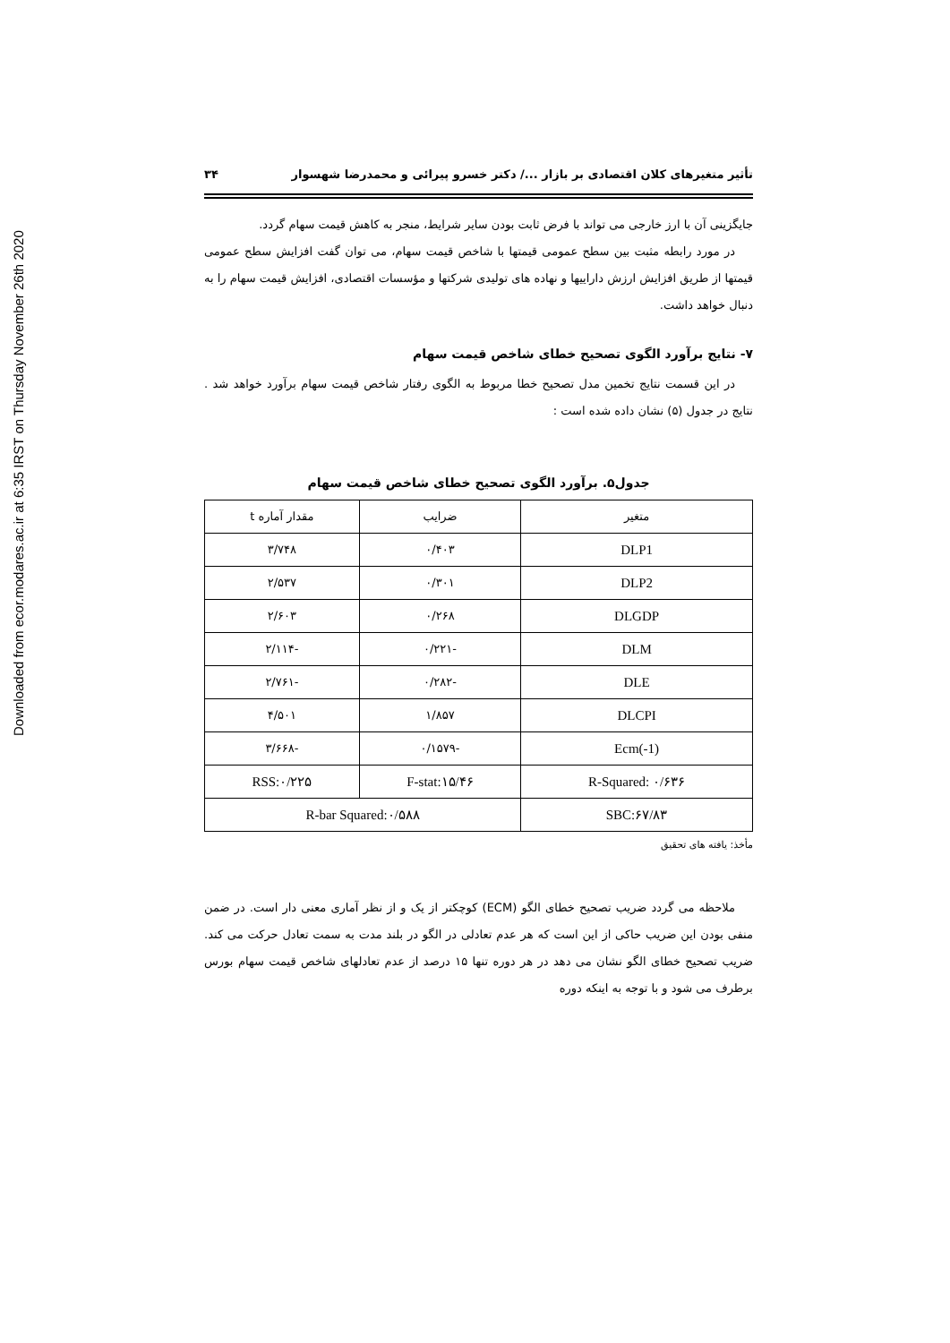Downloaded from ecor.modares.ac.ir at 6:35 IRST on Thursday November 26th 2020
تأثیر متغیرهای کلان اقتصادی بر بازار .../ دکتر خسرو پیرائی و محمدرضا شهسوار ۳۴
جایگزینی آن با ارز خارجی می تواند با فرض ثابت بودن سایر شرایط، منجر به کاهش قیمت سهام گردد.
در مورد رابطه مثبت بین سطح عمومی قیمتها با شاخص قیمت سهام، می توان گفت افزایش سطح عمومی قیمتها از طریق افزایش ارزش داراییها و نهاده های تولیدی شرکتها و مؤسسات اقتصادی، افزایش قیمت سهام را به دنبال خواهد داشت.
۷- نتایج برآورد الگوی تصحیح خطای شاخص قیمت سهام
در این قسمت نتایج تخمین مدل تصحیح خطا مربوط به الگوی رفتار شاخص قیمت سهام برآورد خواهد شد . نتایج در جدول (۵) نشان داده شده است :
جدول۵. برآورد الگوی تصحیح خطای شاخص قیمت سهام
| متغیر | ضرایب | مقدار آماره t |
| DLP1 | ۰/۴۰۳ | ۳/۷۴۸ |
| DLP2 | ۰/۳۰۱ | ۲/۵۳۷ |
| DLGDP | ۰/۲۶۸ | ۲/۶۰۳ |
| DLM | -۰/۲۲۱ | -۲/۱۱۴ |
| DLE | -۰/۲۸۲ | -۲/۷۶۱ |
| DLCPI | ۱/۸۵۷ | ۴/۵۰۱ |
| Ecm(-1) | -۰/۱۵۷۹ | -۳/۶۶۸ |
| R-Squared: ۰/۶۳۶ | F-stat:۱۵/۴۶ | RSS:۰/۲۲۵ |
| SBC:۶۷/۸۳ | R-bar Squared:۰/۵۸۸ | |
مأخذ: یافته های تحقیق
ملاحظه می گردد ضریب تصحیح خطای الگو (ECM) کوچکتر از یک و از نظر آماری معنی دار است. در ضمن منفی بودن این ضریب حاکی از این است که هر عدم تعادلی در الگو در بلند مدت به سمت تعادل حرکت می کند. ضریب تصحیح خطای الگو نشان می دهد در هر دوره تنها ۱۵ درصد از عدم تعادلهای شاخص قیمت سهام بورس برطرف می شود و با توجه به اینکه دوره